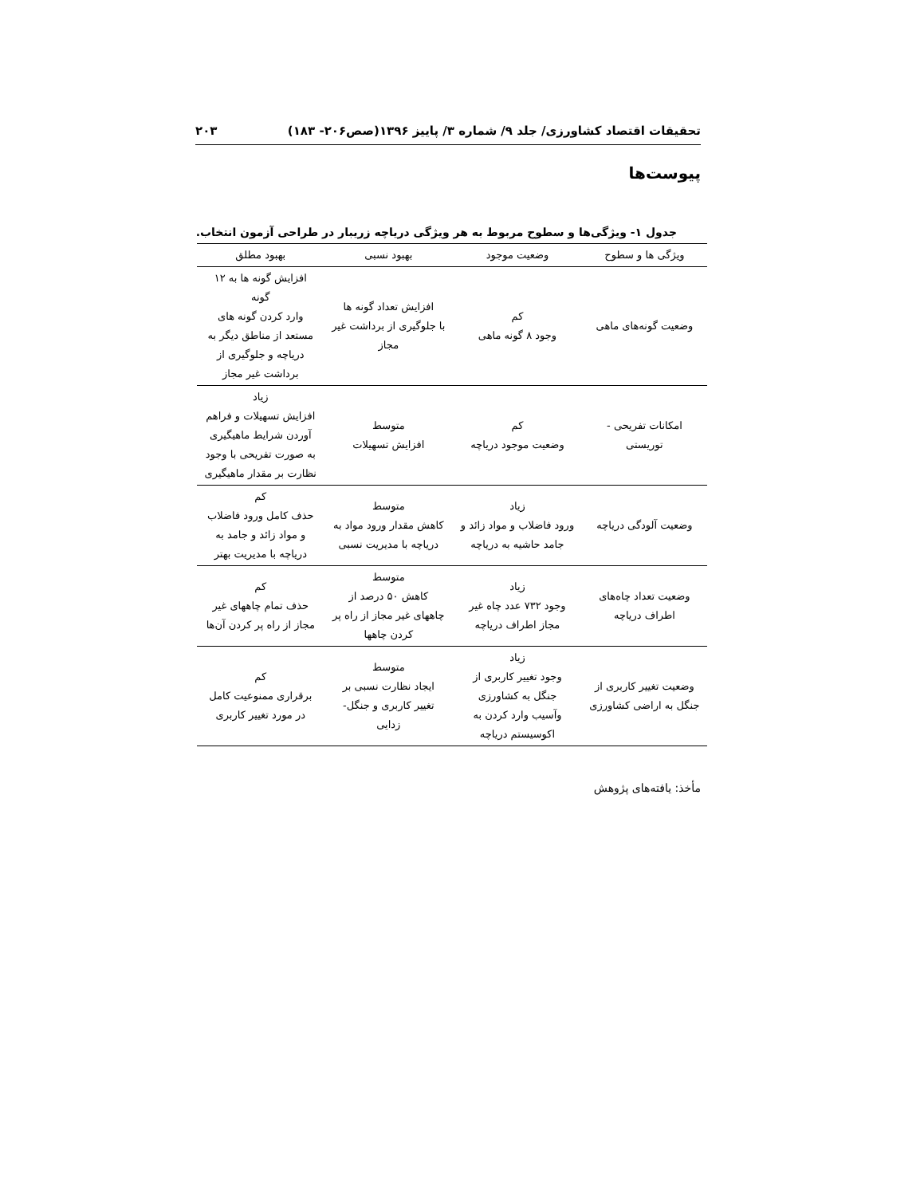تحقیقات اقتصاد کشاورزی/ جلد ۹/ شماره ۳/ پاییز ۱۳۹۶(صص۲۰۶- ۱۸۳) ۲۰۳
پیوست‌ها
جدول ۱- ویژگی‌ها و سطوح مربوط به هر ویژگی دریاچه زریبار در طراحی آزمون انتخاب.
| ویژگی ها و سطوح | وضعیت موجود | بهبود نسبی | بهبود مطلق |
| --- | --- | --- | --- |
| وضعیت گونه‌های ماهی | کم وجود ۸ گونه ماهی | افزایش تعداد گونه ها با جلوگیری از برداشت غیر مجاز | افزایش گونه ها به ۱۲ گونه وارد کردن گونه های مستعد از مناطق دیگر به دریاچه و جلوگیری از برداشت غیر مجاز |
| امکانات تفریحی - توریستی | کم وضعیت موجود دریاچه | متوسط افزایش تسهیلات | زیاد افزایش تسهیلات و فراهم آوردن شرایط ماهیگیری به صورت تفریحی با وجود نظارت بر مقدار ماهیگیری |
| وضعیت آلودگی دریاچه | زیاد ورود فاضلاب و مواد زائد و جامد حاشیه به دریاچه | متوسط کاهش مقدار ورود مواد به دریاچه با مدیریت نسبی | کم حذف کامل ورود فاضلاب و مواد زائد و جامد به دریاچه با مدیریت بهتر |
| وضعیت تعداد چاه‌های اطراف دریاچه | زیاد وجود ۷۳۲ عدد چاه غیر مجاز اطراف دریاچه | متوسط کاهش ۵۰ درصد از چاههای غیر مجاز از راه پر کردن چاهها | کم حذف تمام چاههای غیر مجاز از راه پر کردن آن‌ها |
| وضعیت تغییر کاربری از جنگل به اراضی کشاورزی | زیاد وجود تغییر کاربری از جنگل به کشاورزی وآسیب وارد کردن به اکوسیستم دریاچه | متوسط ایجاد نظارت نسبی بر تغییر کاربری و جنگل- زدایی | کم برقراری ممنوعیت کامل در مورد تغییر کاربری |
مأخذ: یافته‌های پژوهش